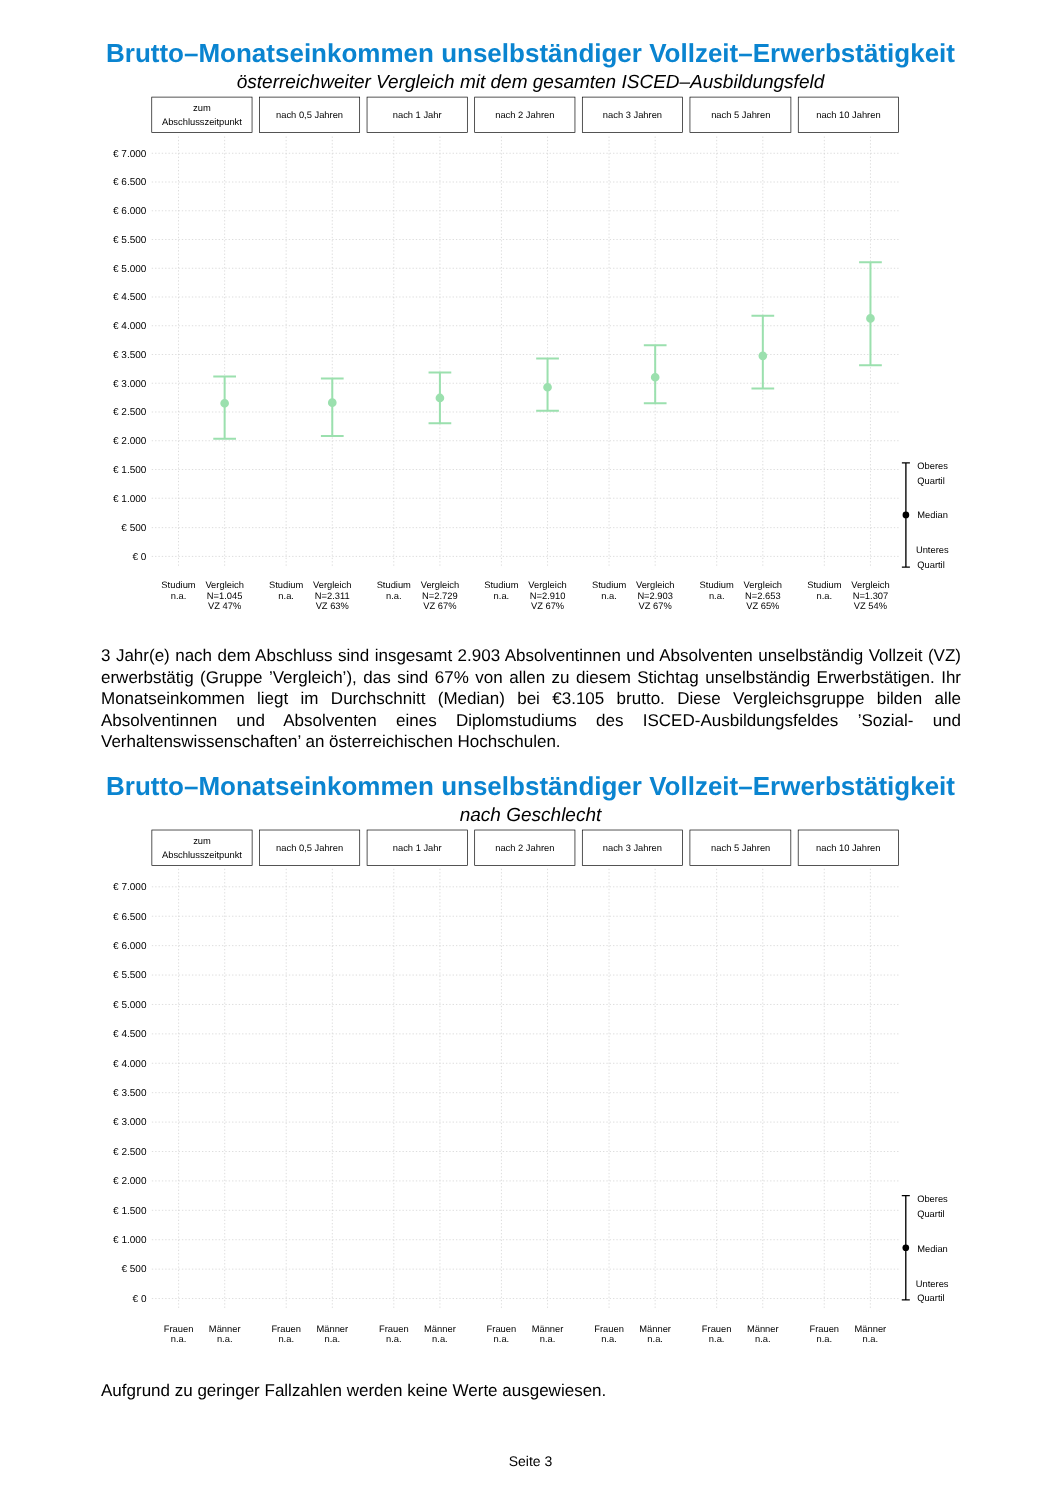Brutto–Monatseinkommen unselbständiger Vollzeit–Erwerbstätigkeit
österreichweiter Vergleich mit dem gesamten ISCED–Ausbildungsfeld
zum
Abschlusszeitpunkt
nach 0,5 Jahren
nach 1 Jahr
nach 2 Jahren
nach 3 Jahren
nach 5 Jahren
nach 10 Jahren
€ 7.000
€ 6.500
€ 6.000
€ 5.500
€ 5.000
€ 4.500
€ 4.000
€ 3.500
€ 3.000
€ 2.500
€ 2.000
€ 1.500
€ 1.000
€ 500
€ 0
Oberes
Quartil
Median
Unteres
Quartil
Studium
n.a.
Vergleich
N=1.045
VZ 47%
Studium
n.a.
Vergleich
N=2.311
VZ 63%
Studium
n.a.
Vergleich
N=2.729
VZ 67%
Studium
n.a.
Vergleich
N=2.910
VZ 67%
Studium
n.a.
Vergleich
N=2.903
VZ 67%
Studium
n.a.
Vergleich
N=2.653
VZ 65%
Studium
n.a.
Vergleich
N=1.307
VZ 54%
3 Jahr(e) nach dem Abschluss sind insgesamt 2.903 Absolventinnen und Absolventen unselbständig Vollzeit (VZ) erwerbstätig (Gruppe ’Vergleich’), das sind 67% von allen zu diesem Stichtag unselbständig Erwerbstätigen. Ihr Monatseinkommen liegt im Durchschnitt (Median) bei €3.105 brutto. Diese Vergleichsgruppe bilden alle Absolventinnen und Absolventen eines Diplomstudiums des ISCED-Ausbildungsfeldes ’Sozial- und Verhaltenswissenschaften’ an österreichischen Hochschulen.
Brutto–Monatseinkommen unselbständiger Vollzeit–Erwerbstätigkeit
nach Geschlecht
zum
Abschlusszeitpunkt
nach 0,5 Jahren
nach 1 Jahr
nach 2 Jahren
nach 3 Jahren
nach 5 Jahren
nach 10 Jahren
€ 7.000
€ 6.500
€ 6.000
€ 5.500
€ 5.000
€ 4.500
€ 4.000
€ 3.500
€ 3.000
€ 2.500
€ 2.000
€ 1.500
€ 1.000
€ 500
€ 0
Oberes
Quartil
Median
Unteres
Quartil
Frauen
n.a.
Männer
n.a.
Frauen
n.a.
Männer
n.a.
Frauen
n.a.
Männer
n.a.
Frauen
n.a.
Männer
n.a.
Frauen
n.a.
Männer
n.a.
Frauen
n.a.
Männer
n.a.
Frauen
n.a.
Männer
n.a.
Aufgrund zu geringer Fallzahlen werden keine Werte ausgewiesen.
Seite 3